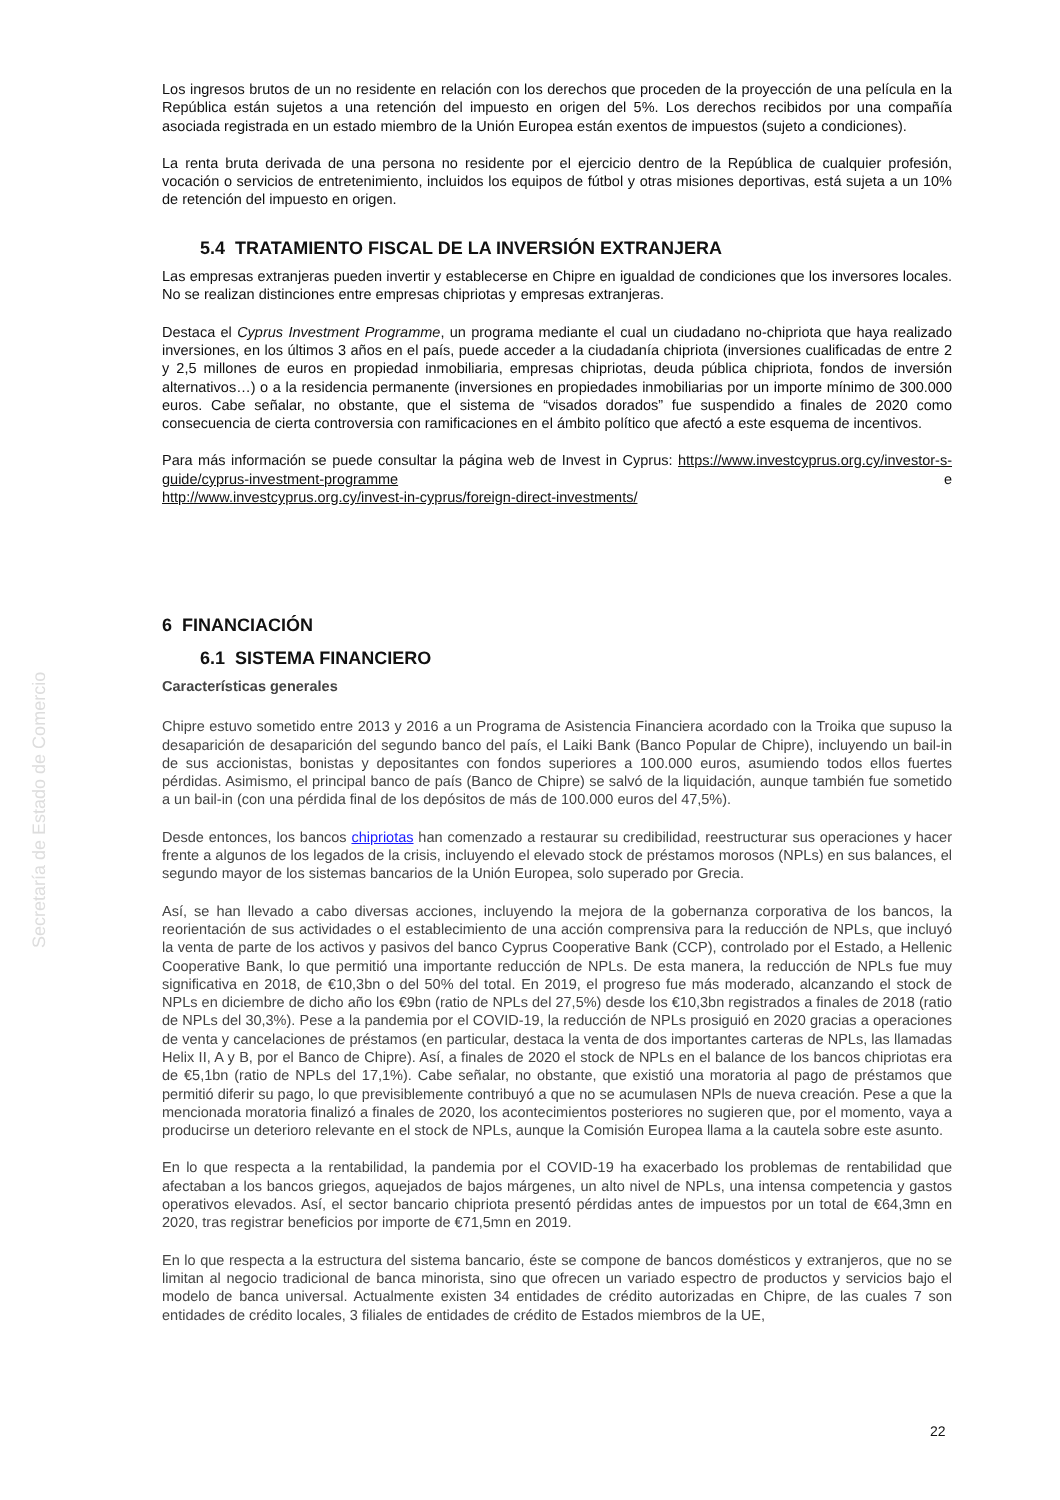Secretaría de Estado de Comercio
Los ingresos brutos de un no residente en relación con los derechos que proceden de la proyección de una película en la República están sujetos a una retención del impuesto en origen del 5%. Los derechos recibidos por una compañía asociada registrada en un estado miembro de la Unión Europea están exentos de impuestos (sujeto a condiciones).
La renta bruta derivada de una persona no residente por el ejercicio dentro de la República de cualquier profesión, vocación o servicios de entretenimiento, incluidos los equipos de fútbol y otras misiones deportivas, está sujeta a un 10% de retención del impuesto en origen.
5.4 TRATAMIENTO FISCAL DE LA INVERSIÓN EXTRANJERA
Las empresas extranjeras pueden invertir y establecerse en Chipre en igualdad de condiciones que los inversores locales. No se realizan distinciones entre empresas chipriotas y empresas extranjeras.
Destaca el Cyprus Investment Programme, un programa mediante el cual un ciudadano no-chipriota que haya realizado inversiones, en los últimos 3 años en el país, puede acceder a la ciudadanía chipriota (inversiones cualificadas de entre 2 y 2,5 millones de euros en propiedad inmobiliaria, empresas chipriotas, deuda pública chipriota, fondos de inversión alternativos…) o a la residencia permanente (inversiones en propiedades inmobiliarias por un importe mínimo de 300.000 euros. Cabe señalar, no obstante, que el sistema de “visados dorados” fue suspendido a finales de 2020 como consecuencia de cierta controversia con ramificaciones en el ámbito político que afectó a este esquema de incentivos.
Para más información se puede consultar la página web de Invest in Cyprus: https://www.investcyprus.org.cy/investor-s-guide/cyprus-investment-programme e
http://www.investcyprus.org.cy/invest-in-cyprus/foreign-direct-investments/
6 FINANCIACIÓN
6.1 SISTEMA FINANCIERO
Características generales
Chipre estuvo sometido entre 2013 y 2016 a un Programa de Asistencia Financiera acordado con la Troika que supuso la desaparición de desaparición del segundo banco del país, el Laiki Bank (Banco Popular de Chipre), incluyendo un bail-in de sus accionistas, bonistas y depositantes con fondos superiores a 100.000 euros, asumiendo todos ellos fuertes pérdidas. Asimismo, el principal banco de país (Banco de Chipre) se salvó de la liquidación, aunque también fue sometido a un bail-in (con una pérdida final de los depósitos de más de 100.000 euros del 47,5%).
Desde entonces, los bancos chipriotas han comenzado a restaurar su credibilidad, reestructurar sus operaciones y hacer frente a algunos de los legados de la crisis, incluyendo el elevado stock de préstamos morosos (NPLs) en sus balances, el segundo mayor de los sistemas bancarios de la Unión Europea, solo superado por Grecia.
Así, se han llevado a cabo diversas acciones, incluyendo la mejora de la gobernanza corporativa de los bancos, la reorientación de sus actividades o el establecimiento de una acción comprensiva para la reducción de NPLs, que incluyó la venta de parte de los activos y pasivos del banco Cyprus Cooperative Bank (CCP), controlado por el Estado, a Hellenic Cooperative Bank, lo que permitió una importante reducción de NPLs. De esta manera, la reducción de NPLs fue muy significativa en 2018, de €10,3bn o del 50% del total. En 2019, el progreso fue más moderado, alcanzando el stock de NPLs en diciembre de dicho año los €9bn (ratio de NPLs del 27,5%) desde los €10,3bn registrados a finales de 2018 (ratio de NPLs del 30,3%). Pese a la pandemia por el COVID-19, la reducción de NPLs prosiguió en 2020 gracias a operaciones de venta y cancelaciones de préstamos (en particular, destaca la venta de dos importantes carteras de NPLs, las llamadas Helix II, A y B, por el Banco de Chipre). Así, a finales de 2020 el stock de NPLs en el balance de los bancos chipriotas era de €5,1bn (ratio de NPLs del 17,1%). Cabe señalar, no obstante, que existió una moratoria al pago de préstamos que permitió diferir su pago, lo que previsiblemente contribuyó a que no se acumulasen NPls de nueva creación. Pese a que la mencionada moratoria finalizó a finales de 2020, los acontecimientos posteriores no sugieren que, por el momento, vaya a producirse un deterioro relevante en el stock de NPLs, aunque la Comisión Europea llama a la cautela sobre este asunto.
En lo que respecta a la rentabilidad, la pandemia por el COVID-19 ha exacerbado los problemas de rentabilidad que afectaban a los bancos griegos, aquejados de bajos márgenes, un alto nivel de NPLs, una intensa competencia y gastos operativos elevados. Así, el sector bancario chipriota presentó pérdidas antes de impuestos por un total de €64,3mn en 2020, tras registrar beneficios por importe de €71,5mn en 2019.
En lo que respecta a la estructura del sistema bancario, éste se compone de bancos domésticos y extranjeros, que no se limitan al negocio tradicional de banca minorista, sino que ofrecen un variado espectro de productos y servicios bajo el modelo de banca universal. Actualmente existen 34 entidades de crédito autorizadas en Chipre, de las cuales 7 son entidades de crédito locales, 3 filiales de entidades de crédito de Estados miembros de la UE,
22